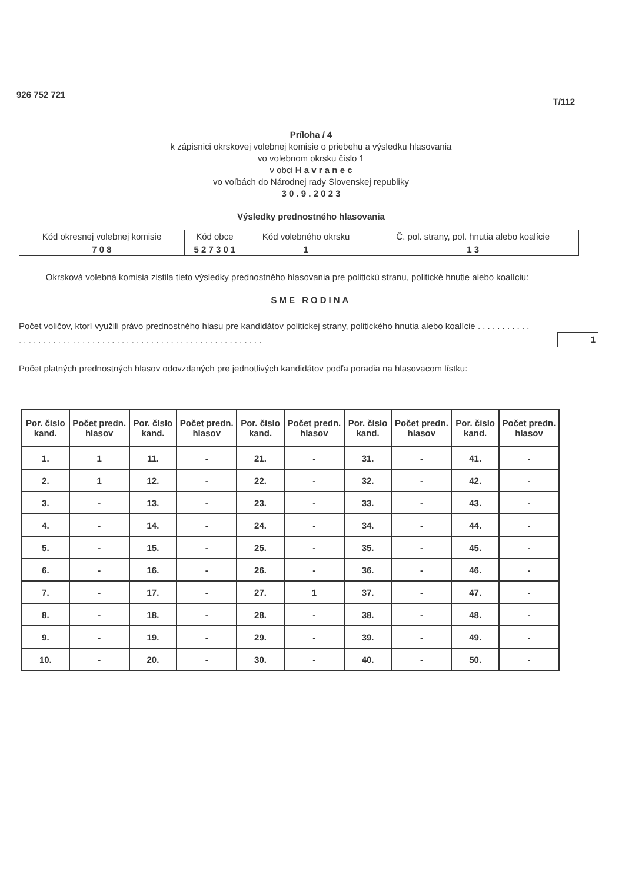926 752 721 T/112
Príloha / 4
k zápisnici okrskovej volebnej komisie o priebehu a výsledku hlasovania
vo volebnom okrsku číslo 1
v obci H a v r a n e c
vo voľbách do Národnej rady Slovenskej republiky
3 0 . 9 . 2 0 2 3
Výsledky prednostného hlasovania
| Kód okresnej volebnej komisie | Kód obce | Kód volebného okrsku | Č. pol. strany, pol. hnutia alebo koalície |
| 7 0 8 | 5 2 7 3 0 1 | 1 | 1 3 |
Okrsková volebná komisia zistila tieto výsledky prednostného hlasovania pre politickú stranu, politické hnutie alebo koalíciu:
SME RODINA
Počet voličov, ktorí využili právo prednostného hlasu pre kandidátov politickej strany, politického hnutia alebo koalície . . . . . . . . . . . . . . . . . . . . . . . . . . . . . . . . . . . . . . . . . . . . . . . . . . . . . . . . . . . . .
1
Počet platných prednostných hlasov odovzdaných pre jednotlivých kandidátov podľa poradia na hlasovacom lístku:
| Por. číslo kand. | Počet predn. hlasov | Por. číslo kand. | Počet predn. hlasov | Por. číslo kand. | Počet predn. hlasov | Por. číslo kand. | Počet predn. hlasov | Por. číslo kand. | Počet predn. hlasov |
| --- | --- | --- | --- | --- | --- | --- | --- | --- | --- |
| 1. | 1 | 11. | - | 21. | - | 31. | - | 41. | - |
| 2. | 1 | 12. | - | 22. | - | 32. | - | 42. | - |
| 3. | - | 13. | - | 23. | - | 33. | - | 43. | - |
| 4. | - | 14. | - | 24. | - | 34. | - | 44. | - |
| 5. | - | 15. | - | 25. | - | 35. | - | 45. | - |
| 6. | - | 16. | - | 26. | - | 36. | - | 46. | - |
| 7. | - | 17. | - | 27. | 1 | 37. | - | 47. | - |
| 8. | - | 18. | - | 28. | - | 38. | - | 48. | - |
| 9. | - | 19. | - | 29. | - | 39. | - | 49. | - |
| 10. | - | 20. | - | 30. | - | 40. | - | 50. | - |